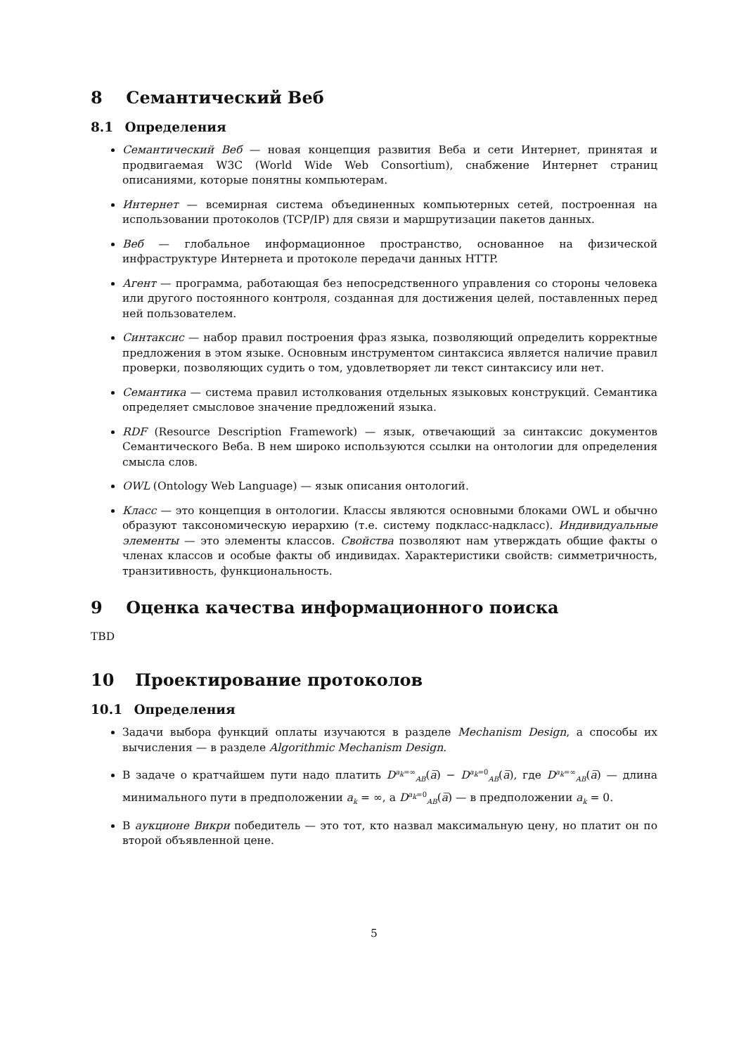8 Семантический Веб
8.1 Определения
Семантический Веб — новая концепция развития Веба и сети Интернет, принятая и продвигаемая W3C (World Wide Web Consortium), снабжение Интернет страниц описаниями, которые понятны компьютерам.
Интернет — всемирная система объединенных компьютерных сетей, построенная на использовании протоколов (TCP/IP) для связи и маршрутизации пакетов данных.
Веб — глобальное информационное пространство, основанное на физической инфраструктуре Интернета и протоколе передачи данных HTTP.
Агент — программа, работающая без непосредственного управления со стороны человека или другого постоянного контроля, созданная для достижения целей, поставленных перед ней пользователем.
Синтаксис — набор правил построения фраз языка, позволяющий определить корректные предложения в этом языке. Основным инструментом синтаксиса является наличие правил проверки, позволяющих судить о том, удовлетворяет ли текст синтаксису или нет.
Семантика — система правил истолкования отдельных языковых конструкций. Семантика определяет смысловое значение предложений языка.
RDF (Resource Description Framework) — язык, отвечающий за синтаксис документов Семантического Веба. В нем широко используются ссылки на онтологии для определения смысла слов.
OWL (Ontology Web Language) — язык описания онтологий.
Класс — это концепция в онтологии. Классы являются основными блоками OWL и обычно образуют таксономическую иерархию (т.е. систему подкласс-надкласс). Индивидуальные элементы — это элементы классов. Свойства позволяют нам утверждать общие факты о членах классов и особые факты об индивидах. Характеристики свойств: симметричность, транзитивность, функциональность.
9 Оценка качества информационного поиска
TBD
10 Проектирование протоколов
10.1 Определения
Задачи выбора функций оплаты изучаются в разделе Mechanism Design, а способы их вычисления — в разделе Algorithmic Mechanism Design.
В задаче о кратчайшем пути надо платить D<sup>a<sub>k</sub>=∞</sup><sub>AB</sub>(a̅) − D<sup>a<sub>k</sub>=0</sup><sub>AB</sub>(a̅), где D<sup>a<sub>k</sub>=∞</sup><sub>AB</sub>(a̅) — длина минимального пути в предположении a<sub>k</sub> = ∞, а D<sup>a<sub>k</sub>=0</sup><sub>AB</sub>(a̅) — в предположении a<sub>k</sub> = 0.
В аукционе Викри победитель — это тот, кто назвал максимальную цену, но платит он по второй объявленной цене.
5